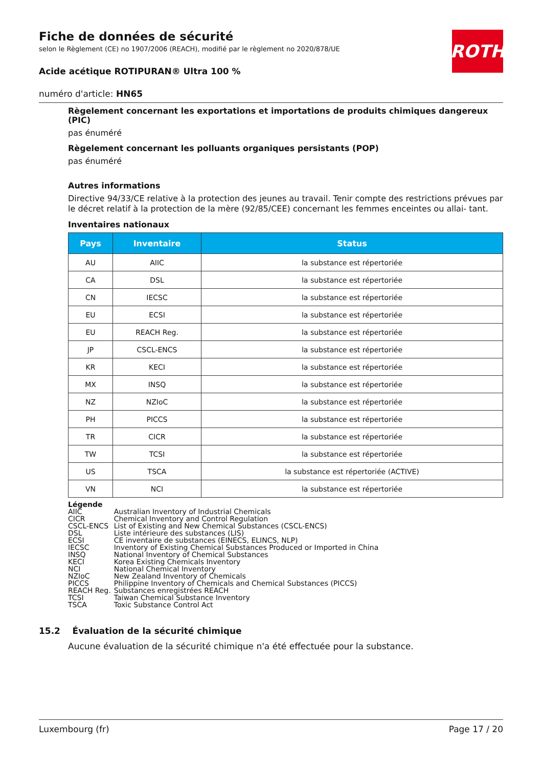Fiche de données de sécurité
selon le Règlement (CE) no 1907/2006 (REACH), modifié par le règlement no 2020/878/UE
Acide acétique ROTIPURAN® Ultra 100 %
numéro d'article: HN65
ROTH
Règelement concernant les exportations et importations de produits chimiques dangereux (PIC)
pas énuméré
Règelement concernant les polluants organiques persistants (POP)
pas énuméré
Autres informations
Directive 94/33/CE relative à la protection des jeunes au travail. Tenir compte des restrictions prévues par le décret relatif à la protection de la mère (92/85/CEE) concernant les femmes enceintes ou allai- tant.
Inventaires nationaux
| Pays | Inventaire | Status |
| --- | --- | --- |
| AU | AIIC | la substance est répertoriée |
| CA | DSL | la substance est répertoriée |
| CN | IECSC | la substance est répertoriée |
| EU | ECSI | la substance est répertoriée |
| EU | REACH Reg. | la substance est répertoriée |
| JP | CSCL-ENCS | la substance est répertoriée |
| KR | KECI | la substance est répertoriée |
| MX | INSQ | la substance est répertoriée |
| NZ | NZIoC | la substance est répertoriée |
| PH | PICCS | la substance est répertoriée |
| TR | CICR | la substance est répertoriée |
| TW | TCSI | la substance est répertoriée |
| US | TSCA | la substance est répertoriée (ACTIVE) |
| VN | NCI | la substance est répertoriée |
Légende
| AIIC | Australian Inventory of Industrial Chemicals |
| CICR | Chemical Inventory and Control Regulation |
| CSCL-ENCS | List of Existing and New Chemical Substances (CSCL-ENCS) |
| DSL | Liste intérieure des substances (LIS) |
| ECSI | CE inventaire de substances (EINECS, ELINCS, NLP) |
| IECSC | Inventory of Existing Chemical Substances Produced or Imported in China |
| INSQ | National Inventory of Chemical Substances |
| KECI | Korea Existing Chemicals Inventory |
| NCI | National Chemical Inventory |
| NZIoC | New Zealand Inventory of Chemicals |
| PICCS | Philippine Inventory of Chemicals and Chemical Substances (PICCS) |
| REACH Reg. | Substances enregistrées REACH |
| TCSI | Taiwan Chemical Substance Inventory |
| TSCA | Toxic Substance Control Act |
15.2 Évaluation de la sécurité chimique
Aucune évaluation de la sécurité chimique n'a été effectuée pour la substance.
Luxembourg (fr) Page 17 / 20